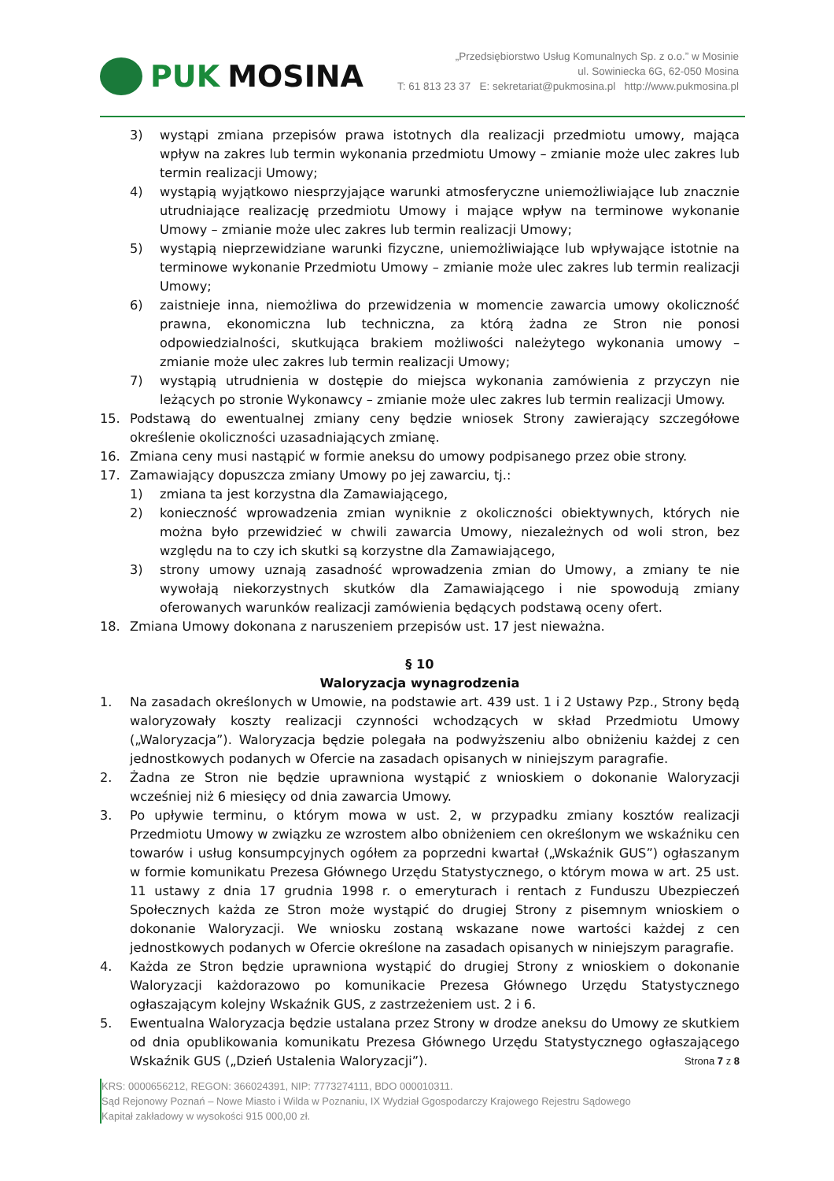PUK MOSINA
„Przedsiębiorstwo Usług Komunalnych Sp. z o.o.” w Mosinie
ul. Sowiniecka 6G, 62-050 Mosina
T: 61 813 23 37 E: sekretariat@pukmosina.pl http://www.pukmosina.pl
3) wystąpi zmiana przepisów prawa istotnych dla realizacji przedmiotu umowy, mająca wpływ na zakres lub termin wykonania przedmiotu Umowy – zmianie może ulec zakres lub termin realizacji Umowy;
4) wystąpią wyjątkowo niesprzyjające warunki atmosferyczne uniemożliwiające lub znacznie utrudniające realizację przedmiotu Umowy i mające wpływ na terminowe wykonanie Umowy – zmianie może ulec zakres lub termin realizacji Umowy;
5) wystąpią nieprzewidziane warunki fizyczne, uniemożliwiające lub wpływające istotnie na terminowe wykonanie Przedmiotu Umowy – zmianie może ulec zakres lub termin realizacji Umowy;
6) zaistnieje inna, niemożliwa do przewidzenia w momencie zawarcia umowy okoliczność prawna, ekonomiczna lub techniczna, za którą żadna ze Stron nie ponosi odpowiedzialności, skutkująca brakiem możliwości należytego wykonania umowy – zmianie może ulec zakres lub termin realizacji Umowy;
7) wystąpią utrudnienia w dostępie do miejsca wykonania zamówienia z przyczyn nie leżących po stronie Wykonawcy – zmianie może ulec zakres lub termin realizacji Umowy.
15. Podstawą do ewentualnej zmiany ceny będzie wniosek Strony zawierający szczegółowe określenie okoliczności uzasadniających zmianę.
16. Zmiana ceny musi nastąpić w formie aneksu do umowy podpisanego przez obie strony.
17. Zamawiający dopuszcza zmiany Umowy po jej zawarciu, tj.:
1) zmiana ta jest korzystna dla Zamawiającego,
2) konieczność wprowadzenia zmian wyniknie z okoliczności obiektywnych, których nie można było przewidzieć w chwili zawarcia Umowy, niezależnych od woli stron, bez względu na to czy ich skutki są korzystne dla Zamawiającego,
3) strony umowy uznają zasadność wprowadzenia zmian do Umowy, a zmiany te nie wywołają niekorzystnych skutków dla Zamawiającego i nie spowodują zmiany oferowanych warunków realizacji zamówienia będących podstawą oceny ofert.
18. Zmiana Umowy dokonana z naruszeniem przepisów ust. 17 jest nieważna.
§ 10
Waloryzacja wynagrodzenia
1. Na zasadach określonych w Umowie, na podstawie art. 439 ust. 1 i 2 Ustawy Pzp., Strony będą waloryzowały koszty realizacji czynności wchodzących w skład Przedmiotu Umowy („Waloryzacja”). Waloryzacja będzie polegała na podwyższeniu albo obniżeniu każdej z cen jednostkowych podanych w Ofercie na zasadach opisanych w niniejszym paragrafie.
2. Żadna ze Stron nie będzie uprawniona wystąpić z wnioskiem o dokonanie Waloryzacji wcześniej niż 6 miesięcy od dnia zawarcia Umowy.
3. Po upływie terminu, o którym mowa w ust. 2, w przypadku zmiany kosztów realizacji Przedmiotu Umowy w związku ze wzrostem albo obniżeniem cen określonym we wskaźniku cen towarów i usług konsumpcyjnych ogółem za poprzedni kwartał („Wskaźnik GUS”) ogłaszanym w formie komunikatu Prezesa Głównego Urzędu Statystycznego, o którym mowa w art. 25 ust. 11 ustawy z dnia 17 grudnia 1998 r. o emeryturach i rentach z Funduszu Ubezpieczeń Społecznych każda ze Stron może wystąpić do drugiej Strony z pisemnym wnioskiem o dokonanie Waloryzacji. We wniosku zostaną wskazane nowe wartości każdej z cen jednostkowych podanych w Ofercie określone na zasadach opisanych w niniejszym paragrafie.
4. Każda ze Stron będzie uprawniona wystąpić do drugiej Strony z wnioskiem o dokonanie Waloryzacji każdorazowo po komunikacie Prezesa Głównego Urzędu Statystycznego ogłaszającym kolejny Wskaźnik GUS, z zastrzeżeniem ust. 2 i 6.
5. Ewentualna Waloryzacja będzie ustalana przez Strony w drodze aneksu do Umowy ze skutkiem od dnia opublikowania komunikatu Prezesa Głównego Urzędu Statystycznego ogłaszającego Wskaźnik GUS („Dzień Ustalenia Waloryzacji”).
Strona 7 z 8
KRS: 0000656212, REGON: 366024391, NIP: 7773274111, BDO 000010311.
Sąd Rejonowy Poznań – Nowe Miasto i Wilda w Poznaniu, IX Wydział Ggospodarczy Krajowego Rejestru Sądowego
Kapitał zakładowy w wysokości 915 000,00 zł.